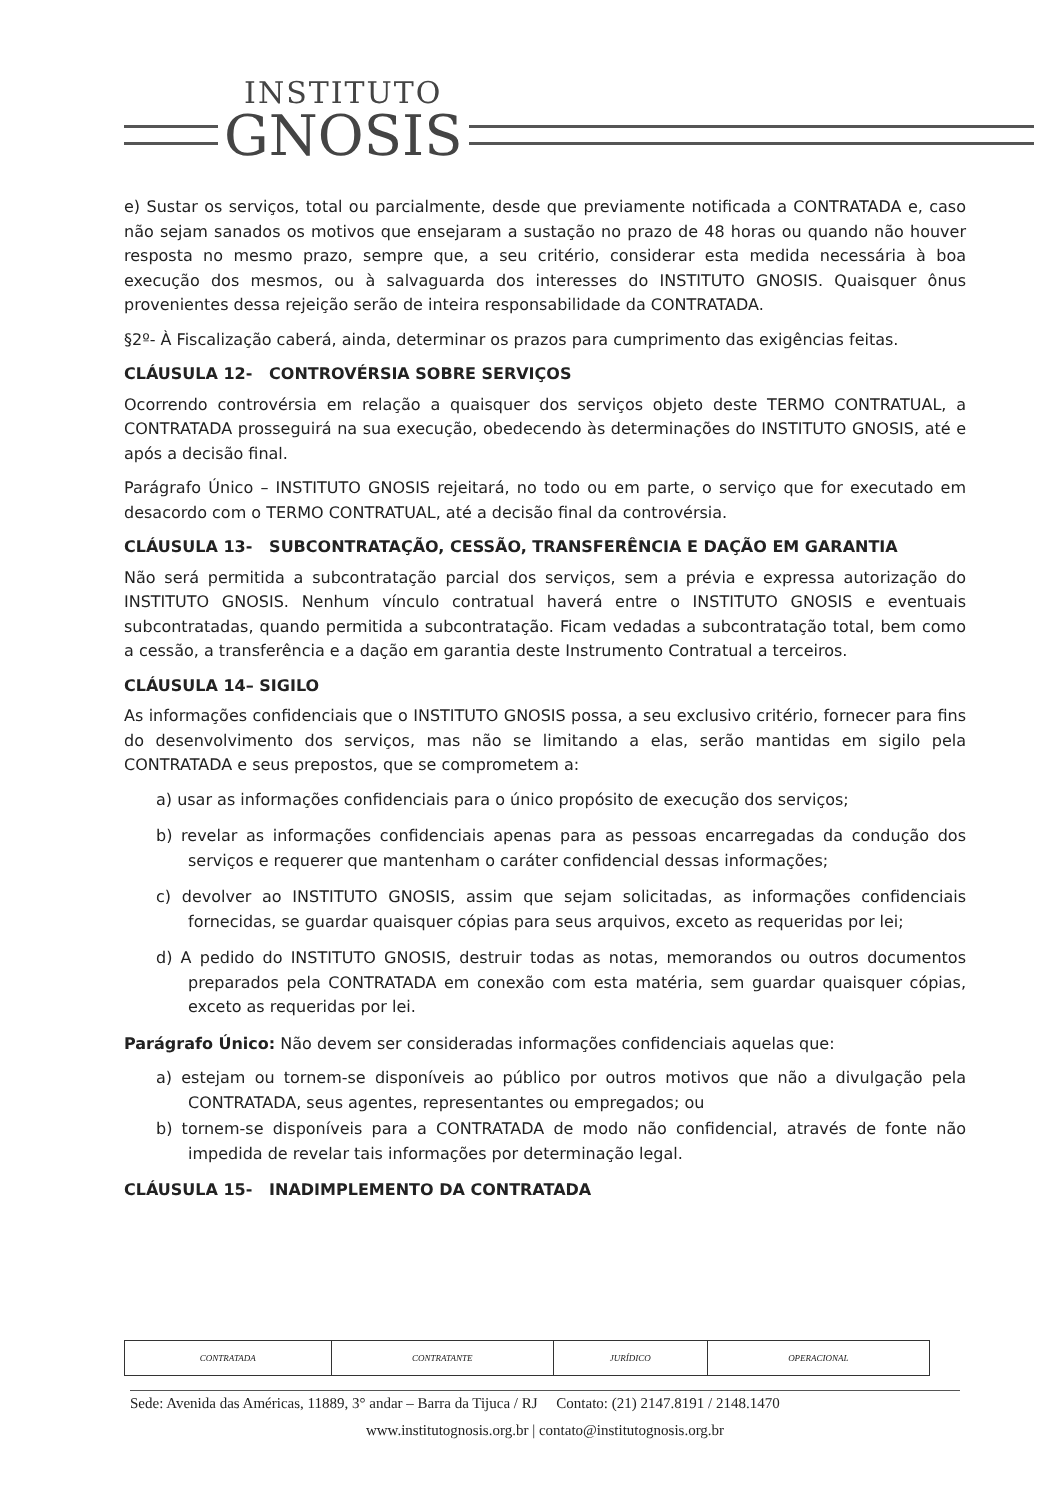INSTITUTO
GNOSIS
e) Sustar os serviços, total ou parcialmente, desde que previamente notificada a CONTRATADA e, caso não sejam sanados os motivos que ensejaram a sustação no prazo de 48 horas ou quando não houver resposta no mesmo prazo, sempre que, a seu critério, considerar esta medida necessária à boa execução dos mesmos, ou à salvaguarda dos interesses do INSTITUTO GNOSIS. Quaisquer ônus provenientes dessa rejeição serão de inteira responsabilidade da CONTRATADA.
§2º- À Fiscalização caberá, ainda, determinar os prazos para cumprimento das exigências feitas.
CLÁUSULA 12- CONTROVÉRSIA SOBRE SERVIÇOS
Ocorrendo controvérsia em relação a quaisquer dos serviços objeto deste TERMO CONTRATUAL, a CONTRATADA prosseguirá na sua execução, obedecendo às determinações do INSTITUTO GNOSIS, até e após a decisão final.
Parágrafo Único – INSTITUTO GNOSIS rejeitará, no todo ou em parte, o serviço que for executado em desacordo com o TERMO CONTRATUAL, até a decisão final da controvérsia.
CLÁUSULA 13- SUBCONTRATAÇÃO, CESSÃO, TRANSFERÊNCIA E DAÇÃO EM GARANTIA
Não será permitida a subcontratação parcial dos serviços, sem a prévia e expressa autorização do INSTITUTO GNOSIS. Nenhum vínculo contratual haverá entre o INSTITUTO GNOSIS e eventuais subcontratadas, quando permitida a subcontratação. Ficam vedadas a subcontratação total, bem como a cessão, a transferência e a dação em garantia deste Instrumento Contratual a terceiros.
CLÁUSULA 14– SIGILO
As informações confidenciais que o INSTITUTO GNOSIS possa, a seu exclusivo critério, fornecer para fins do desenvolvimento dos serviços, mas não se limitando a elas, serão mantidas em sigilo pela CONTRATADA e seus prepostos, que se comprometem a:
a) usar as informações confidenciais para o único propósito de execução dos serviços;
b) revelar as informações confidenciais apenas para as pessoas encarregadas da condução dos serviços e requerer que mantenham o caráter confidencial dessas informações;
c) devolver ao INSTITUTO GNOSIS, assim que sejam solicitadas, as informações confidenciais fornecidas, se guardar quaisquer cópias para seus arquivos, exceto as requeridas por lei;
d) A pedido do INSTITUTO GNOSIS, destruir todas as notas, memorandos ou outros documentos preparados pela CONTRATADA em conexão com esta matéria, sem guardar quaisquer cópias, exceto as requeridas por lei.
Parágrafo Único: Não devem ser consideradas informações confidenciais aquelas que:
a) estejam ou tornem-se disponíveis ao público por outros motivos que não a divulgação pela CONTRATADA, seus agentes, representantes ou empregados; ou
b) tornem-se disponíveis para a CONTRATADA de modo não confidencial, através de fonte não impedida de revelar tais informações por determinação legal.
CLÁUSULA 15- INADIMPLEMENTO DA CONTRATADA
| CONTRATADA | CONTRATANTE | JURÍDICO | OPERACIONAL |
Sede: Avenida das Américas, 11889, 3° andar – Barra da Tijuca / RJ Contato: (21) 2147.8191 / 2148.1470
www.institutognosis.org.br | contato@institutognosis.org.br